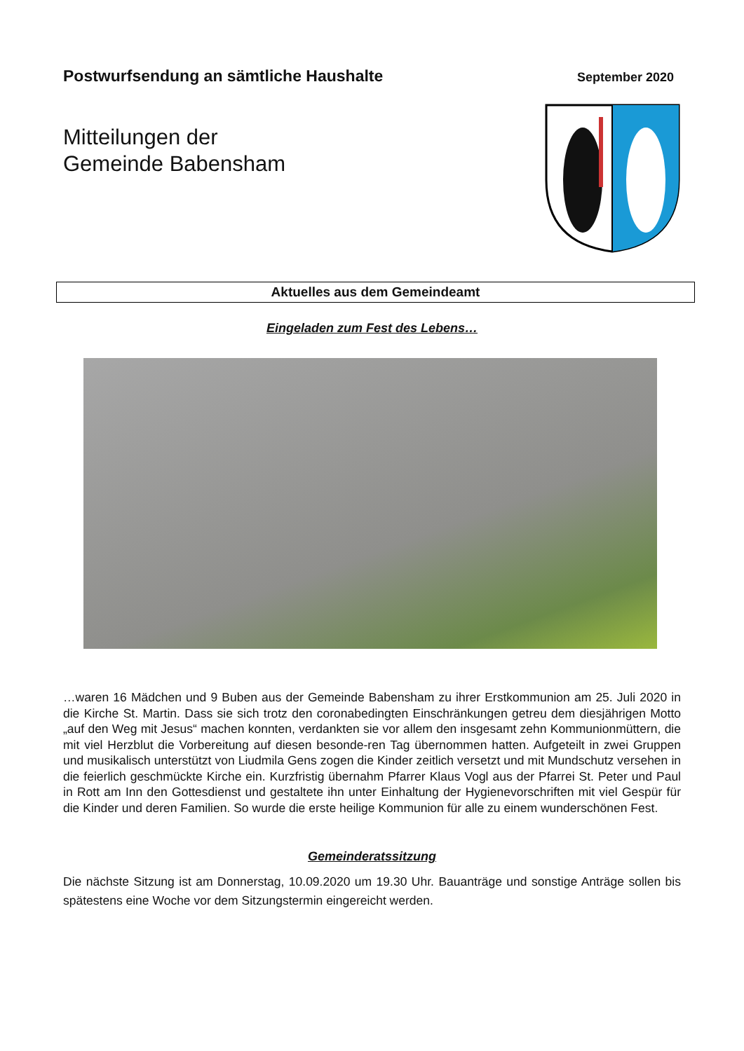Postwurfsendung an sämtliche Haushalte
September 2020
Mitteilungen der
Gemeinde Babensham
Aktuelles aus dem Gemeindeamt
Eingeladen zum Fest des Lebens…
…waren 16 Mädchen und 9 Buben aus der Gemeinde Babensham zu ihrer Erstkommunion am 25. Juli 2020 in die Kirche St. Martin. Dass sie sich trotz den coronabedingten Einschränkungen getreu dem diesjährigen Motto „auf den Weg mit Jesus“ machen konnten, verdankten sie vor allem den insgesamt zehn Kommunionmüttern, die mit viel Herzblut die Vorbereitung auf diesen besonde-ren Tag übernommen hatten. Aufgeteilt in zwei Gruppen und musikalisch unterstützt von Liudmila Gens zogen die Kinder zeitlich versetzt und mit Mundschutz versehen in die feierlich geschmückte Kirche ein. Kurzfristig übernahm Pfarrer Klaus Vogl aus der Pfarrei St. Peter und Paul in Rott am Inn den Gottesdienst und gestaltete ihn unter Einhaltung der Hygienevorschriften mit viel Gespür für die Kinder und deren Familien. So wurde die erste heilige Kommunion für alle zu einem wunderschönen Fest.
Gemeinderatssitzung
Die nächste Sitzung ist am Donnerstag, 10.09.2020 um 19.30 Uhr. Bauanträge und sonstige Anträge sollen bis spätestens eine Woche vor dem Sitzungstermin eingereicht werden.